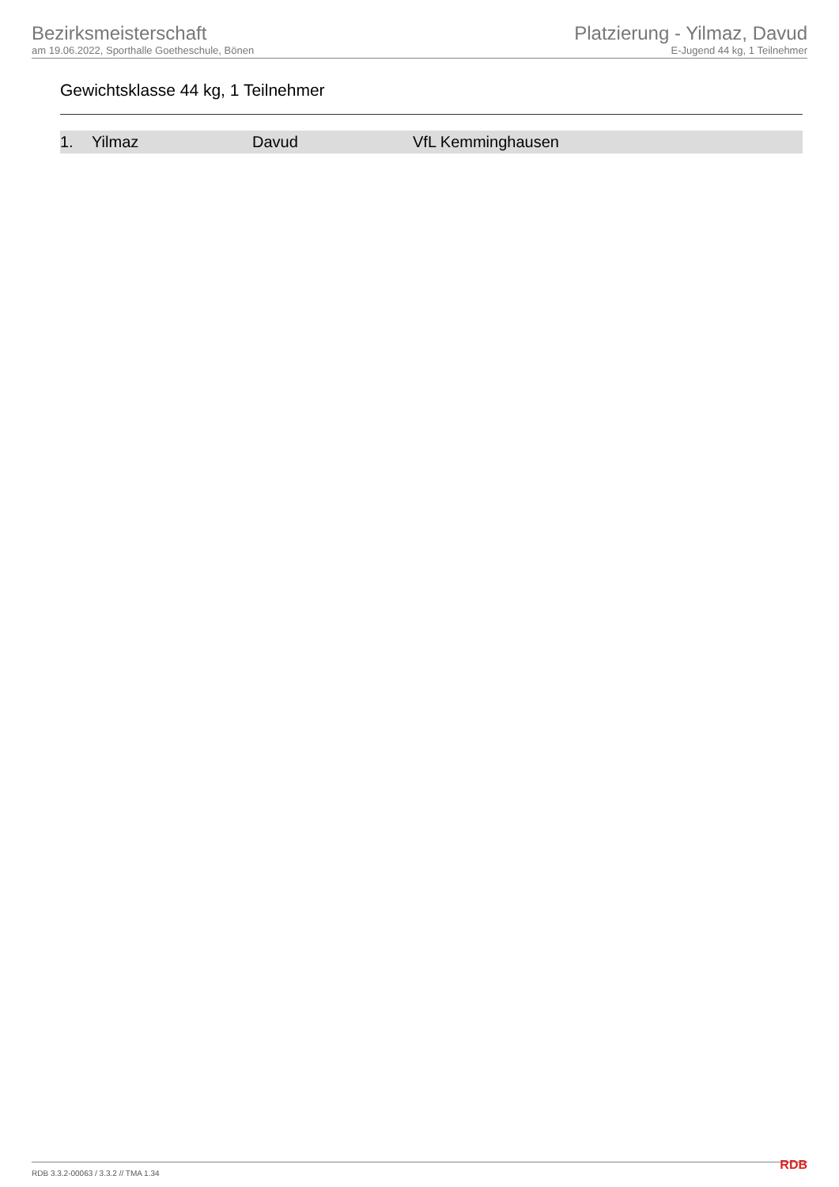Bezirksmeisterschaft
am 19.06.2022, Sporthalle Goetheschule, Bönen
Platzierung - Yilmaz, Davud
E-Jugend 44 kg, 1 Teilnehmer
Gewichtsklasse 44 kg, 1 Teilnehmer
| 1. | Yilmaz | Davud | VfL Kemminghausen |
RDB 3.3.2-00063 / 3.3.2 // TMA 1.34 RDB